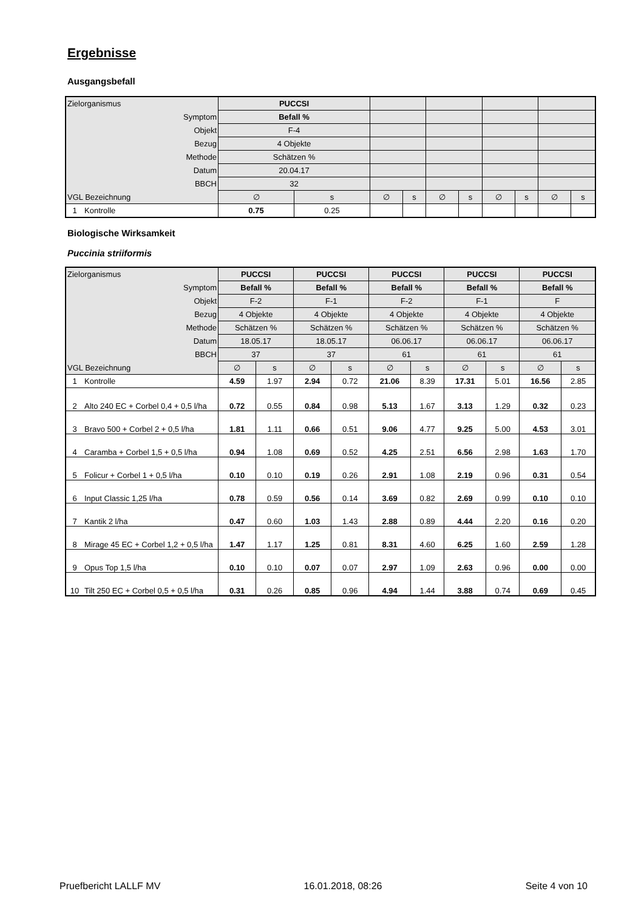Ergebnisse
Ausgangsbefall
| Zielorganismus | | PUCCSI | | | | | | | | | |
| Symptom | | Befall % | | | | | | | | | |
| Objekt | | F-4 | | | | | | | | | |
| Bezug | | 4 Objekte | | | | | | | | | |
| Methode | | Schätzen % | | | | | | | | | |
| Datum | | 20.04.17 | | | | | | | | | |
| BBCH | | 32 | | | | | | | | | |
| VGL Bezeichnung | | ∅ | s | ∅ | s | ∅ | s | ∅ | s | ∅ | s |
| 1 | Kontrolle | 0.75 | 0.25 | | | | | | | | |
Biologische Wirksamkeit
Puccinia striiformis
| Zielorganismus | | PUCCSI | | PUCCSI | | PUCCSI | | PUCCSI | | PUCCSI | |
| Symptom | | Befall % | | Befall % | | Befall % | | Befall % | | Befall % | |
| Objekt | | F-2 | | F-1 | | F-2 | | F-1 | | F | |
| Bezug | | 4 Objekte | | 4 Objekte | | 4 Objekte | | 4 Objekte | | 4 Objekte | |
| Methode | | Schätzen % | | Schätzen % | | Schätzen % | | Schätzen % | | Schätzen % | |
| Datum | | 18.05.17 | | 18.05.17 | | 06.06.17 | | 06.06.17 | | 06.06.17 | |
| BBCH | | 37 | | 37 | | 61 | | 61 | | 61 | |
| VGL Bezeichnung | | ∅ | s | ∅ | s | ∅ | s | ∅ | s | ∅ | s |
| 1 | Kontrolle | 4.59 | 1.97 | 2.94 | 0.72 | 21.06 | 8.39 | 17.31 | 5.01 | 16.56 | 2.85 |
| 2 | Alto 240 EC + Corbel 0,4 + 0,5 l/ha | 0.72 | 0.55 | 0.84 | 0.98 | 5.13 | 1.67 | 3.13 | 1.29 | 0.32 | 0.23 |
| 3 | Bravo 500 + Corbel 2 + 0,5 l/ha | 1.81 | 1.11 | 0.66 | 0.51 | 9.06 | 4.77 | 9.25 | 5.00 | 4.53 | 3.01 |
| 4 | Caramba + Corbel 1,5 + 0,5 l/ha | 0.94 | 1.08 | 0.69 | 0.52 | 4.25 | 2.51 | 6.56 | 2.98 | 1.63 | 1.70 |
| 5 | Folicur + Corbel 1 + 0,5 l/ha | 0.10 | 0.10 | 0.19 | 0.26 | 2.91 | 1.08 | 2.19 | 0.96 | 0.31 | 0.54 |
| 6 | Input Classic 1,25 l/ha | 0.78 | 0.59 | 0.56 | 0.14 | 3.69 | 0.82 | 2.69 | 0.99 | 0.10 | 0.10 |
| 7 | Kantik 2 l/ha | 0.47 | 0.60 | 1.03 | 1.43 | 2.88 | 0.89 | 4.44 | 2.20 | 0.16 | 0.20 |
| 8 | Mirage 45 EC + Corbel 1,2 + 0,5 l/ha | 1.47 | 1.17 | 1.25 | 0.81 | 8.31 | 4.60 | 6.25 | 1.60 | 2.59 | 1.28 |
| 9 | Opus Top 1,5 l/ha | 0.10 | 0.10 | 0.07 | 0.07 | 2.97 | 1.09 | 2.63 | 0.96 | 0.00 | 0.00 |
| 10 | Tilt 250 EC + Corbel 0,5 + 0,5 l/ha | 0.31 | 0.26 | 0.85 | 0.96 | 4.94 | 1.44 | 3.88 | 0.74 | 0.69 | 0.45 |
Pruefbericht LALLF MV 16.01.2018, 08:26 Seite 4 von 10